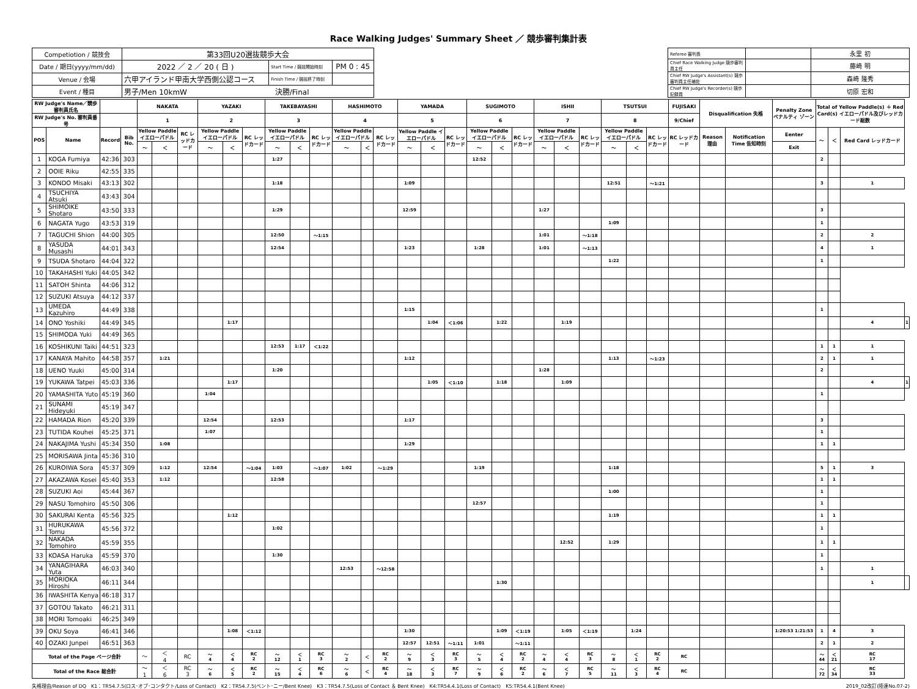Race Walking Judges' Summary Sheet ／ 競歩審判集計表
| Competiotion / 競技会 | 第33回U20選抜競歩大会 | | |
| Date / 期日(yyyy/mm/dd) | 2022 ／ 2 ／ 20 ( 日 ) | Start Time / 競技開始時刻 | PM 0 : 45 |
| Venue / 会場 | 六甲アイランド甲南大学西側公認コース | Finish Time / 競技終了時刻 | |
| Event / 種目 | 男子/Men 10kmW 決勝/Final | | |
| Referee 審判長 | | 永里 初 |
| Chief Race Walking Judge 競歩審判員主任 | | 藤崎 明 |
| Chief RW Judge's Assistant(s) 競歩審判員主任補佐 | | 森崎 隆秀 |
| Chief RW Judge's Recorder(s) 競歩記録員 | | 切原 宏和 |
| RW Judge's Name／競歩審判員氏名 | | | | NAKATA | | | YAZAKI | | | TAKEBAYASHI | | | HASHIMOTO | | | YAMADA | | | SUGIMOTO | | | ISHII | | | TSUTSUI | | | FUJISAKI | Disqualification 失格 | | Penalty Zone ペナルティ ゾーン | Total of Yellow Paddle(s) ＋ Red Card(s) イエローパドル及びレッドカード総数 | | | |
| --- | --- | --- | --- | --- | --- | --- | --- | --- | --- | --- | --- | --- | --- | --- | --- | --- | --- | --- | --- | --- | --- | --- | --- | --- | --- | --- | --- | --- | --- | --- | --- | --- | --- | --- | --- |
| RW Judge's No. 審判員番号 | | | | 1 | | | 2 | | | 3 | | | 4 | | | 5 | | | 6 | | | 7 | | | 8 | | | 9/Chief | | | | | | | |
| POS | Name | Record | Bib No. | Yellow Paddle イエローパドル | | RC レッドカード | Yellow Paddle イエローパドル | | RC レッドカード | Yellow Paddle イエローパドル | | RC レッドカード | Yellow Paddle イエローパドル | | RC レッドカード | Yellow Paddle イエローパドル | | RC レッドカード | Yellow Paddle イエローパドル | | RC レッドカード | Yellow Paddle イエローパドル | | RC レッドカード | Yellow Paddle イエローパドル | | RC レッドカード | RC レッドカード | Reason 理由 | Notification Time 告知時刻 | Eenter | ～ | ＜ | Red Card レッドカード | |
| | | | | ～ | ＜ | | ～ | ＜ | | ～ | ＜ | | ～ | ＜ | | ～ | ＜ | | ～ | ＜ | | ～ | ＜ | | ～ | ＜ | | | | | Exit | | | | |
| 1 | KOGA Fumiya | 42:36 | 303 | | | | | | | 1:27 | | | | | | | | | 12:52 | | | | | | | | | | | | | 2 | | | |
| 2 | OOIE Riku | 42:55 | 335 | | | | | | | | | | | | | | | | | | | | | | | | | | | | | | | | |
| 3 | KONDO Misaki | 43:13 | 302 | | | | | | | 1:18 | | | | | | 1:09 | | | | | | | | | 12:51 | | ～1:21 | | | | | 3 | | 1 | |
| 4 | TSUCHIYA Atsuki | 43:43 | 304 | | | | | | | | | | | | | | | | | | | | | | | | | | | | | | | | |
| 5 | SHIMOIKE Shotaro | 43:50 | 333 | | | | | | | 1:29 | | | | | | 12:59 | | | | | | 1:27 | | | | | | | | | | 3 | | | |
| 6 | NAGATA Yugo | 43:53 | 319 | | | | | | | | | | | | | | | | | | | | | | 1:09 | | | | | | | 1 | | | |
| 7 | TAGUCHI Shion | 44:00 | 305 | | | | | | | 12:50 | | ～1:15 | | | | | | | | | | 1:01 | | ～1:18 | | | | | | | | 2 | | 2 | |
| 8 | YASUDA Musashi | 44:01 | 343 | | | | | | | 12:54 | | | | | | 1:23 | | | 1:28 | | | 1:01 | | ～1:13 | | | | | | | | 4 | | 1 | |
| 9 | TSUDA Shotaro | 44:04 | 322 | | | | | | | | | | | | | | | | | | | | | | 1:22 | | | | | | | 1 | | | |
| 10 | TAKAHASHI Yuki | 44:05 | 342 | | | | | | | | | | | | | | | | | | | | | | | | | | | | | | | | |
| 11 | SATOH Shinta | 44:06 | 312 | | | | | | | | | | | | | | | | | | | | | | | | | | | | | | | | |
| 12 | SUZUKI Atsuya | 44:12 | 337 | | | | | | | | | | | | | | | | | | | | | | | | | | | | | | | | |
| 13 | UMEDA Kazuhiro | 44:49 | 338 | | | | | | | | | | | | | 1:15 | | | | | | | | | | | | | | | | 1 | | | |
| 14 | ONO Yoshiki | 44:49 | 345 | | | | | 1:17 | | | | | | | | | 1:04 | ＜1:06 | | 1:22 | | | 1:19 | | | | | | | | | | | 4 | 1 |
| 15 | SHIMODA Yuki | 44:49 | 365 | | | | | | | | | | | | | | | | | | | | | | | | | | | | | | | | |
| 16 | KOSHIKUNI Taiki | 44:51 | 323 | | | | | | | 12:53 | 1:17 | ＜1:22 | | | | | | | | | | | | | | | | | | | | 1 | 1 | 1 | |
| 17 | KANAYA Mahito | 44:58 | 357 | | 1:21 | | | | | | | | | | | 1:12 | | | | | | | | | 1:13 | | ～1:23 | | | | | 2 | 1 | 1 | |
| 18 | UENO Yuuki | 45:00 | 314 | | | | | | | 1:20 | | | | | | | | | | | | 1:28 | | | | | | | | | | 2 | | | |
| 19 | YUKAWA Tatpei | 45:03 | 336 | | | | | 1:17 | | | | | | | | | 1:05 | ＜1:10 | | 1:18 | | | 1:09 | | | | | | | | | | | 4 | 1 |
| 20 | YAMASHITA Yuto | 45:19 | 360 | | | | 1:04 | | | | | | | | | | | | | | | | | | | | | | | | | 1 | | | |
| 21 | SUNAMI Hideyuki | 45:19 | 347 | | | | | | | | | | | | | | | | | | | | | | | | | | | | | | | | |
| 22 | HAMADA Rion | 45:20 | 339 | | | | 12:54 | | | 12:53 | | | | | | 1:17 | | | | | | | | | | | | | | | | 3 | | | |
| 23 | TUTIDA Kouhei | 45:25 | 371 | | | | 1:07 | | | | | | | | | | | | | | | | | | | | | | | | | 1 | | | |
| 24 | NAKAJIMA Yushi | 45:34 | 350 | | 1:08 | | | | | | | | | | | 1:29 | | | | | | | | | | | | | | | | 1 | 1 | | |
| 25 | MORISAWA Jinta | 45:36 | 310 | | | | | | | | | | | | | | | | | | | | | | | | | | | | | | | | |
| 26 | KUROIWA Sora | 45:37 | 309 | | 1:12 | | 12:54 | | ～1:04 | 1:03 | | ～1:07 | 1:02 | | ～1:29 | | | | 1:19 | | | | | | 1:18 | | | | | | | 5 | 1 | 3 | |
| 27 | AKAZAWA Kosei | 45:40 | 353 | | 1:12 | | | | | 12:58 | | | | | | | | | | | | | | | | | | | | | | 1 | 1 | | |
| 28 | SUZUKI Aoi | 45:44 | 367 | | | | | | | | | | | | | | | | | | | | | | 1:00 | | | | | | | 1 | | | |
| 29 | NASU Tomohiro | 45:50 | 306 | | | | | | | | | | | | | | | | 12:57 | | | | | | | | | | | | | 1 | | | |
| 30 | SAKURAI Kenta | 45:56 | 325 | | | | | 1:12 | | | | | | | | | | | | | | | | | 1:19 | | | | | | | 1 | 1 | | |
| 31 | HURUKAWA Tomu | 45:56 | 372 | | | | | | | 1:02 | | | | | | | | | | | | | | | | | | | | | | 1 | | | |
| 32 | NAKADA Tomohiro | 45:59 | 355 | | | | | | | | | | | | | | | | | | | | 12:52 | | 1:29 | | | | | | | 1 | 1 | | |
| 33 | KOASA Haruka | 45:59 | 370 | | | | | | | 1:30 | | | | | | | | | | | | | | | | | | | | | | 1 | | | |
| 34 | YANAGIHARA Yuta | 46:03 | 340 | | | | | | | | | | 12:53 | | ～12:58 | | | | | | | | | | | | | | | | | 1 | | 1 | |
| 35 | MORIOKA Hiroshi | 46:11 | 344 | | | | | | | | | | | | | | | | | 1:30 | | | | | | | | | | | | | | 1 | |
| 36 | IWASHITA Kenya | 46:18 | 317 | | | | | | | | | | | | | | | | | | | | | | | | | | | | | | | | |
| 37 | GOTOU Takato | 46:21 | 311 | | | | | | | | | | | | | | | | | | | | | | | | | | | | | | | | |
| 38 | MORI Tomoaki | 46:25 | 349 | | | | | | | | | | | | | | | | | | | | | | | | | | | | | | | | |
| 39 | OKU Soya | 46:41 | 346 | | | | | 1:08 | ＜1:12 | | | | | | | 1:30 | | | | 1:09 | ＜1:19 | | 1:05 | ＜1:19 | | 1:24 | | | | | 1:20:53 1:21:53 | 1 | 4 | 3 | |
| 40 | OZAKI Junpei | 46:51 | 363 | | | | | | | | | | | | | 12:57 | 12:51 | ～1:11 | 1:01 | | ～1:11 | | | | | | | | | | | 2 | 1 | 2 | |
| Total of the Page ページ合計 | | | | ～ | ＜ 4 | RC | ～ 4 | ＜ 4 | RC 2 | ～ 12 | ＜ 1 | RC 3 | ～ 2 | ＜ | RC 2 | ～ 9 | ＜ 3 | RC 3 | ～ 5 | ＜ 4 | RC 2 | ～ 4 | ＜ 4 | RC 3 | ～ 8 | ＜ 1 | RC 2 | RC | | | | ～ 44 | ＜ 21 | RC 17 | |
| Total of the Race 総合計 | | | | ～ 1 | ＜ 6 | RC 3 | ～ 6 | ＜ 5 | RC 2 | ～ 15 | ＜ 4 | RC 6 | ～ 6 | ＜ | RC 4 | ～ 18 | ＜ 3 | RC 7 | ～ 9 | ＜ 6 | RC 2 | ～ 6 | ＜ 7 | RC 5 | ～ 11 | ＜ 3 | RC 4 | RC | | | | ～ 72 | ＜ 34 | RC 33 | |
失格理由/Reason of DQ　K1：TR54.7.5(ロス･オブ･コンタクト/Loss of Contact)　K2：TR54.7.5(ベント･ニー/Bent Knee)　K3：TR54.7.5(Loss of Contact ＆ Bent Knee)　K4:TR54.4.1(Loss of Contact)　K5:TR54.4.1(Bent Knee) 2019_02改訂(陸連No.07-2)